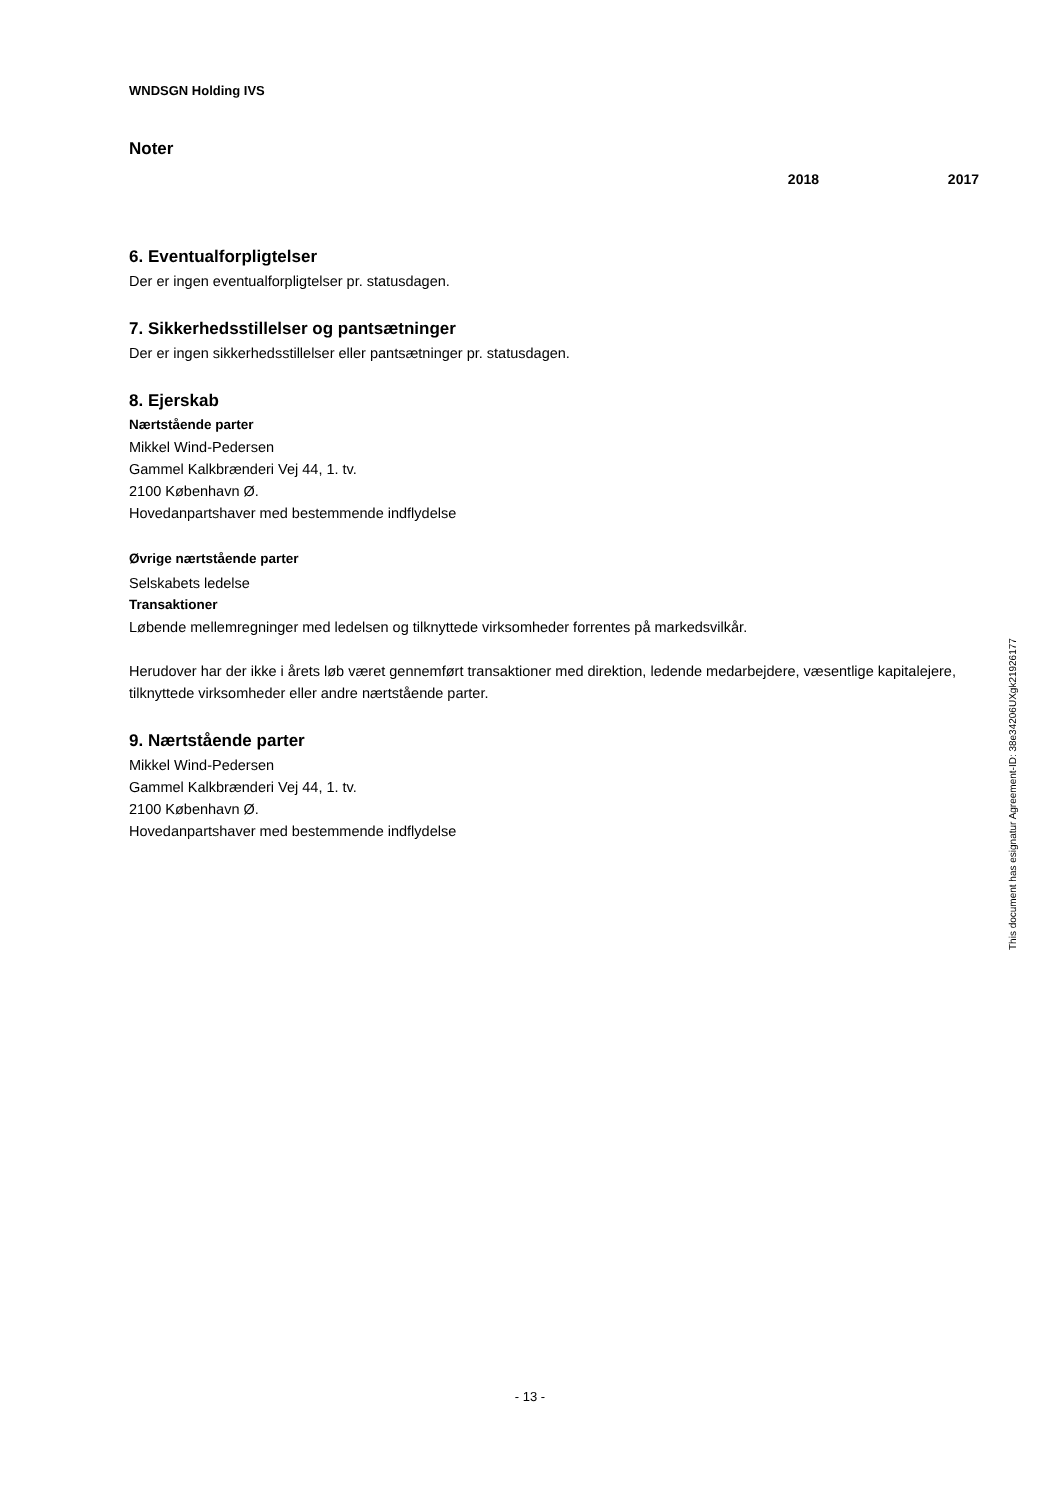WNDSGN Holding IVS
Noter
2018 2017
6. Eventualforpligtelser
Der er ingen eventualforpligtelser pr. statusdagen.
7. Sikkerhedsstillelser og pantsætninger
Der er ingen sikkerhedsstillelser eller pantsætninger pr. statusdagen.
8. Ejerskab
Nærtstående parter
Mikkel Wind-Pedersen
Gammel Kalkbrænderi Vej 44, 1. tv.
2100 København Ø.
Hovedanpartshaver med bestemmende indflydelse
Øvrige nærtstående parter
Selskabets ledelse
Transaktioner
Løbende mellemregninger med ledelsen og tilknyttede virksomheder forrentes på markedsvilkår.
Herudover har der ikke i årets løb været gennemført transaktioner med direktion, ledende medarbejdere, væsentlige kapitalejere, tilknyttede virksomheder eller andre nærtstående parter.
9. Nærtstående parter
Mikkel Wind-Pedersen
Gammel Kalkbrænderi Vej 44, 1. tv.
2100 København Ø.
Hovedanpartshaver med bestemmende indflydelse
This document has esignatur Agreement-ID: 38e34206UXgk21926177
- 13 -